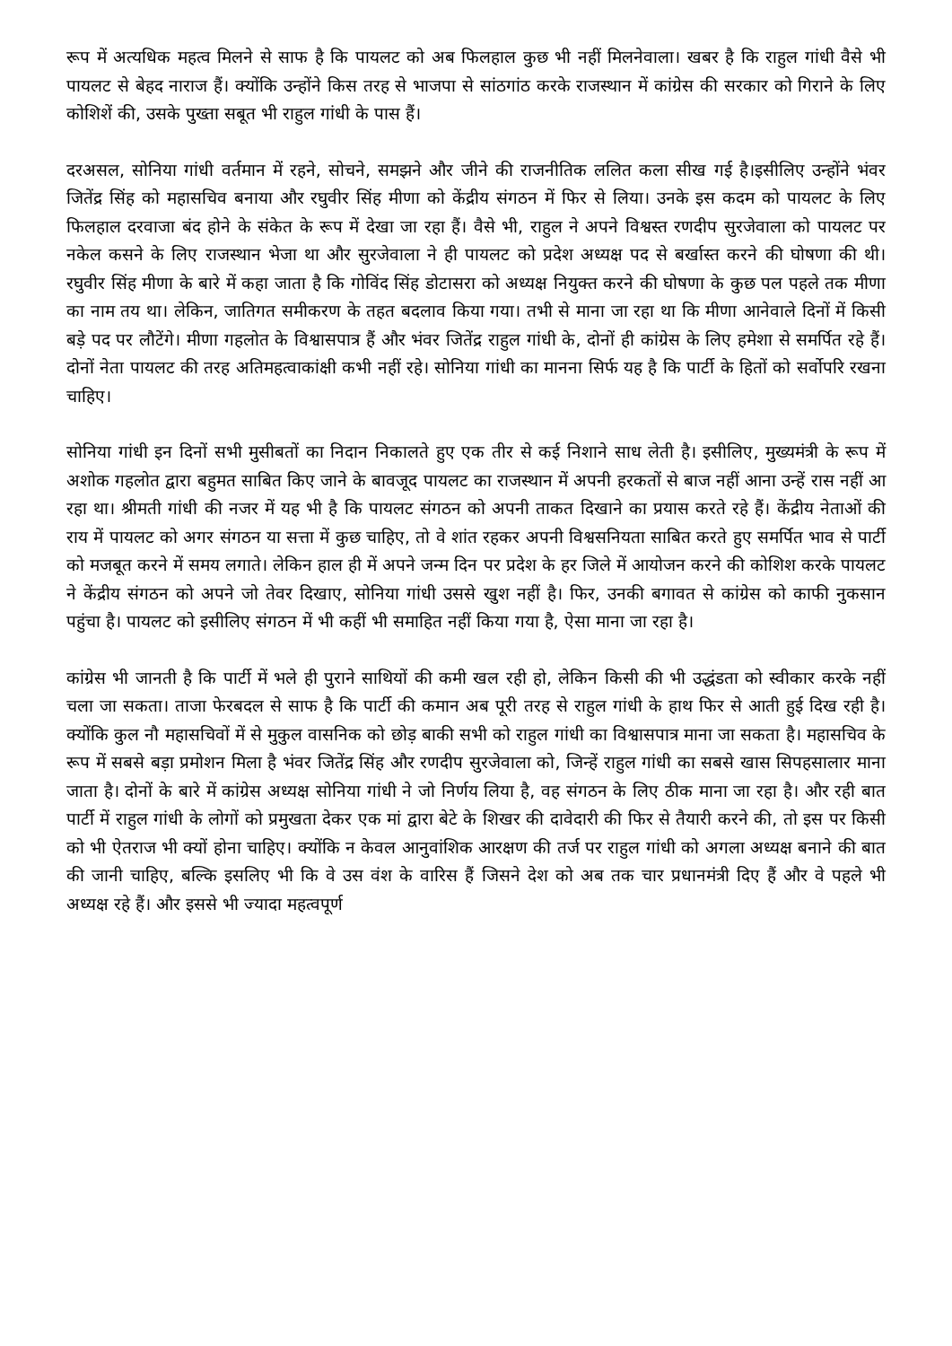रूप में अत्यधिक महत्व मिलने से साफ है कि पायलट को अब फिलहाल कुछ भी नहीं मिलनेवाला। खबर है कि राहुल गांधी वैसे भी पायलट से बेहद नाराज हैं। क्योंकि उन्होंने किस तरह से भाजपा से सांठगांठ करके राजस्थान में कांग्रेस की सरकार को गिराने के लिए कोशिशें की, उसके पुख्ता सबूत भी राहुल गांधी के पास हैं।
दरअसल, सोनिया गांधी वर्तमान में रहने, सोचने, समझने और जीने की राजनीतिक ललित कला सीख गई है।इसीलिए उन्होंने भंवर जितेंद्र सिंह को महासचिव बनाया और रघुवीर सिंह मीणा को केंद्रीय संगठन में फिर से लिया। उनके इस कदम को पायलट के लिए फिलहाल दरवाजा बंद होने के संकेत के रूप में देखा जा रहा हैं। वैसे भी, राहुल ने अपने विश्वस्त रणदीप सुरजेवाला को पायलट पर नकेल कसने के लिए राजस्थान भेजा था और सुरजेवाला ने ही पायलट को प्रदेश अध्यक्ष पद से बर्खास्त करने की घोषणा की थी। रघुवीर सिंह मीणा के बारे में कहा जाता है कि गोविंद सिंह डोटासरा को अध्यक्ष नियुक्त करने की घोषणा के कुछ पल पहले तक मीणा का नाम तय था। लेकिन, जातिगत समीकरण के तहत बदलाव किया गया। तभी से माना जा रहा था कि मीणा आनेवाले दिनों में किसी बड़े पद पर लौटेंगे। मीणा गहलोत के विश्वासपात्र हैं और भंवर जितेंद्र राहुल गांधी के, दोनों ही कांग्रेस के लिए हमेशा से समर्पित रहे हैं। दोनों नेता पायलट की तरह अतिमहत्वाकांक्षी कभी नहीं रहे। सोनिया गांधी का मानना सिर्फ यह है कि पार्टी के हितों को सर्वोपरि रखना चाहिए।
सोनिया गांधी इन दिनों सभी मुसीबतों का निदान निकालते हुए एक तीर से कई निशाने साध लेती है। इसीलिए, मुख्यमंत्री के रूप में अशोक गहलोत द्वारा बहुमत साबित किए जाने के बावजूद पायलट का राजस्थान में अपनी हरकतों से बाज नहीं आना उन्हें रास नहीं आ रहा था। श्रीमती गांधी की नजर में यह भी है कि पायलट संगठन को अपनी ताकत दिखाने का प्रयास करते रहे हैं। केंद्रीय नेताओं की राय में पायलट को अगर संगठन या सत्ता में कुछ चाहिए, तो वे शांत रहकर अपनी विश्वसनियता साबित करते हुए समर्पित भाव से पार्टी को मजबूत करने में समय लगाते। लेकिन हाल ही में अपने जन्म दिन पर प्रदेश के हर जिले में आयोजन करने की कोशिश करके पायलट ने केंद्रीय संगठन को अपने जो तेवर दिखाए, सोनिया गांधी उससे खुश नहीं है। फिर, उनकी बगावत से कांग्रेस को काफी नुकसान पहुंचा है। पायलट को इसीलिए संगठन में भी कहीं भी समाहित नहीं किया गया है, ऐसा माना जा रहा है।
कांग्रेस भी जानती है कि पार्टी में भले ही पुराने साथियों की कमी खल रही हो, लेकिन किसी की भी उद्धंडता को स्वीकार करके नहीं चला जा सकता। ताजा फेरबदल से साफ है कि पार्टी की कमान अब पूरी तरह से राहुल गांधी के हाथ फिर से आती हुई दिख रही है। क्योंकि कुल नौ महासचिवों में से मुकुल वासनिक को छोड़ बाकी सभी को राहुल गांधी का विश्वासपात्र माना जा सकता है। महासचिव के रूप में सबसे बड़ा प्रमोशन मिला है भंवर जितेंद्र सिंह और रणदीप सुरजेवाला को, जिन्हें राहुल गांधी का सबसे खास सिपहसालार माना जाता है। दोनों के बारे में कांग्रेस अध्यक्ष सोनिया गांधी ने जो निर्णय लिया है, वह संगठन के लिए ठीक माना जा रहा है। और रही बात पार्टी में राहुल गांधी के लोगों को प्रमुखता देकर एक मां द्वारा बेटे के शिखर की दावेदारी की फिर से तैयारी करने की, तो इस पर किसी को भी ऐतराज भी क्यों होना चाहिए। क्योंकि न केवल आनुवांशिक आरक्षण की तर्ज पर राहुल गांधी को अगला अध्यक्ष बनाने की बात की जानी चाहिए, बल्कि इसलिए भी कि वे उस वंश के वारिस हैं जिसने देश को अब तक चार प्रधानमंत्री दिए हैं और वे पहले भी अध्यक्ष रहे हैं। और इससे भी ज्यादा महत्वपूर्ण